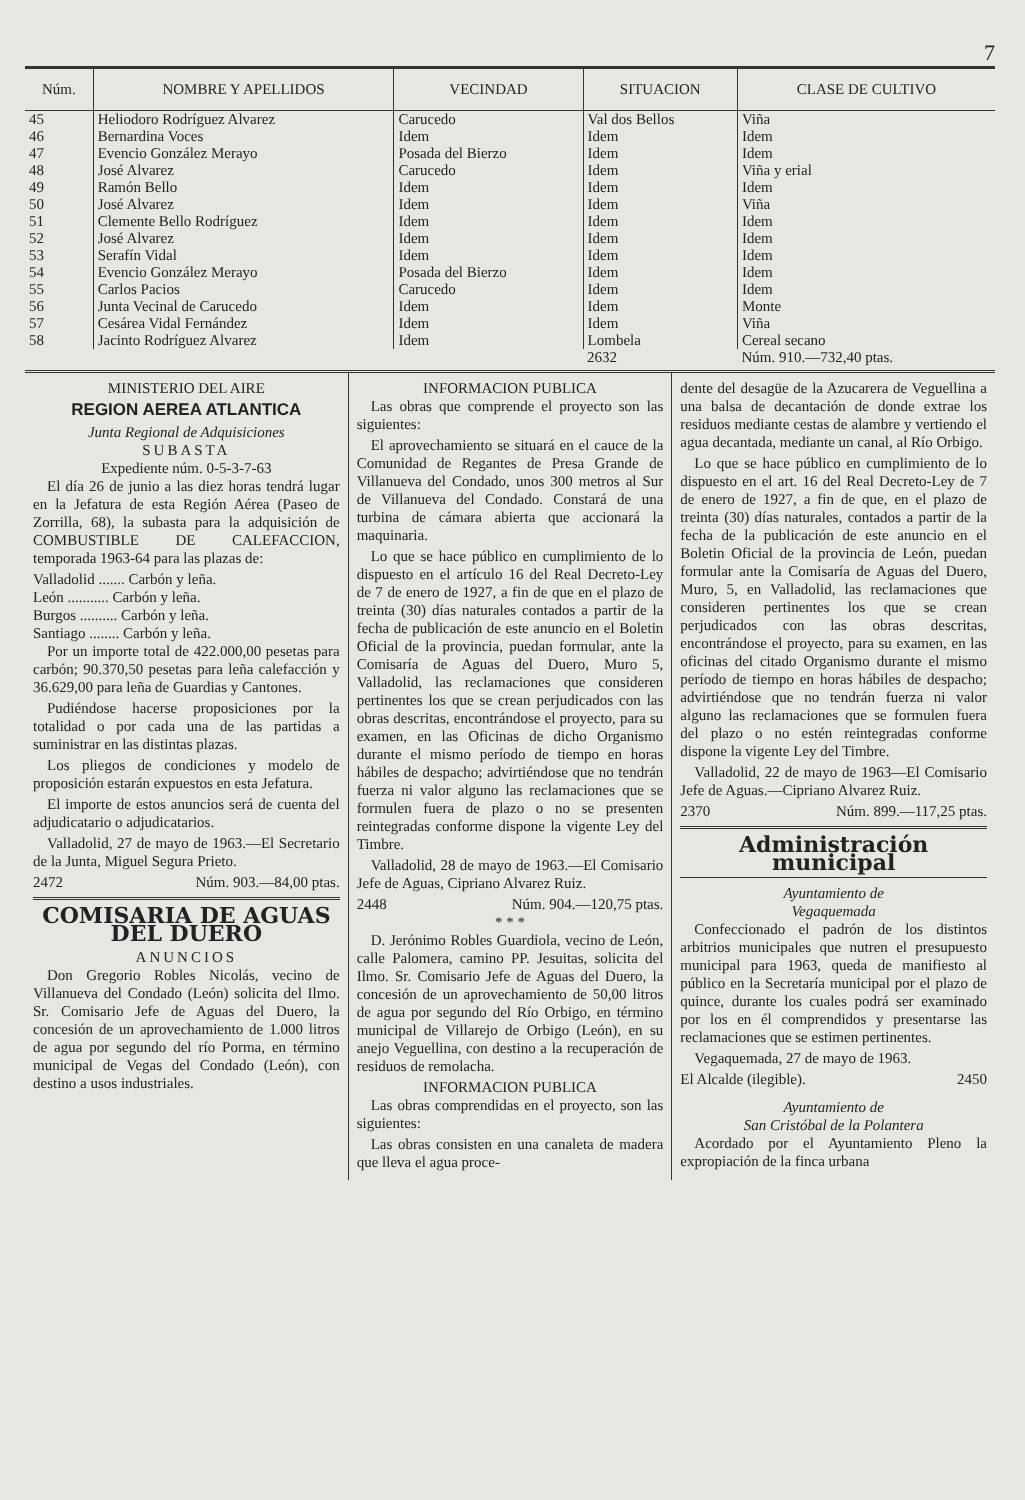7
| Núm. | NOMBRE Y APELLIDOS | VECINDAD | SITUACION | CLASE DE CULTIVO |
| --- | --- | --- | --- | --- |
| 45 | Heliodoro Rodríguez Alvarez | Carucedo | Val dos Bellos | Viña |
| 46 | Bernardina Voces | Idem | Idem | Idem |
| 47 | Evencio González Merayo | Posada del Bierzo | Idem | Idem |
| 48 | José Alvarez | Carucedo | Idem | Viña y erial |
| 49 | Ramón Bello | Idem | Idem | Idem |
| 50 | José Alvarez | Idem | Idem | Viña |
| 51 | Clemente Bello Rodríguez | Idem | Idem | Idem |
| 52 | José Alvarez | Idem | Idem | Idem |
| 53 | Serafín Vidal | Idem | Idem | Idem |
| 54 | Evencio González Merayo | Posada del Bierzo | Idem | Idem |
| 55 | Carlos Pacios | Carucedo | Idem | Idem |
| 56 | Junta Vecinal de Carucedo | Idem | Idem | Monte |
| 57 | Cesárea Vidal Fernández | Idem | Idem | Viña |
| 58 | Jacinto Rodríguez Alvarez | Idem | Lombela | Cereal secano |
| | | | 2632 | Núm. 910.—732,40 ptas. |
MINISTERIO DEL AIRE
REGION AEREA ATLANTICA
Junta Regional de Adquisiciones
SUBASTA
Expediente núm. 0-5-3-7-63
El día 26 de junio a las diez horas tendrá lugar en la Jefatura de esta Región Aérea (Paseo de Zorrilla, 68), la subasta para la adquisición de COMBUSTIBLE DE CALEFACCION, temporada 1963-64 para las plazas de:
Valladolid ....... Carbón y leña.
León ........... Carbón y leña.
Burgos .......... Carbón y leña.
Santiago ........ Carbón y leña.
Por un importe total de 422.000,00 pesetas para carbón; 90.370,50 pesetas para leña calefacción y 36.629,00 para leña de Guardias y Cantones.
Pudiéndose hacerse proposiciones por la totalidad o por cada una de las partidas a suministrar en las distintas plazas.
Los pliegos de condiciones y modelo de proposición estarán expuestos en esta Jefatura.
El importe de estos anuncios será de cuenta del adjudicatario o adjudicatarios.
Valladolid, 27 de mayo de 1963.—El Secretario de la Junta, Miguel Segura Prieto.
2472 Núm. 903.—84,00 ptas.
COMISARIA DE AGUAS DEL DUERO
ANUNCIOS
Don Gregorio Robles Nicolás, vecino de Villanueva del Condado (León) solicita del Ilmo. Sr. Comisario Jefe de Aguas del Duero, la concesión de un aprovechamiento de 1.000 litros de agua por segundo del río Porma, en término municipal de Vegas del Condado (León), con destino a usos industriales.
INFORMACION PUBLICA
Las obras que comprende el proyecto son las siguientes:
El aprovechamiento se situará en el cauce de la Comunidad de Regantes de Presa Grande de Villanueva del Condado, unos 300 metros al Sur de Villanueva del Condado. Constará de una turbina de cámara abierta que accionará la maquinaria.
Lo que se hace público en cumplimiento de lo dispuesto en el artículo 16 del Real Decreto-Ley de 7 de enero de 1927, a fin de que en el plazo de treinta (30) días naturales contados a partir de la fecha de publicación de este anuncio en el Boletin Oficial de la provincia, puedan formular, ante la Comisaría de Aguas del Duero, Muro 5, Valladolid, las reclamaciones que consideren pertinentes los que se crean perjudicados con las obras descritas, encontrándose el proyecto, para su examen, en las Oficinas de dicho Organismo durante el mismo período de tiempo en horas hábiles de despacho; advirtiéndose que no tendrán fuerza ni valor alguno las reclamaciones que se formulen fuera de plazo o no se presenten reintegradas conforme dispone la vigente Ley del Timbre.
Valladolid, 28 de mayo de 1963.—El Comisario Jefe de Aguas, Cipriano Alvarez Ruiz.
2448 Núm. 904.—120,75 ptas.
* * *
D. Jerónimo Robles Guardiola, vecino de León, calle Palomera, camino PP. Jesuitas, solicita del Ilmo. Sr. Comisario Jefe de Aguas del Duero, la concesión de un aprovechamiento de 50,00 litros de agua por segundo del Río Orbigo, en término municipal de Villarejo de Orbigo (León), en su anejo Veguellina, con destino a la recuperación de residuos de remolacha.
INFORMACION PUBLICA
Las obras comprendidas en el proyecto, son las siguientes:
Las obras consisten en una canaleta de madera que lleva el agua proce-
dente del desagüe de la Azucarera de Veguellina a una balsa de decantación de donde extrae los residuos mediante cestas de alambre y vertiendo el agua decantada, mediante un canal, al Río Orbigo.
Lo que se hace público en cumplimiento de lo dispuesto en el art. 16 del Real Decreto-Ley de 7 de enero de 1927, a fin de que, en el plazo de treinta (30) días naturales, contados a partir de la fecha de la publicación de este anuncio en el Boletin Oficial de la provincia de León, puedan formular ante la Comisaría de Aguas del Duero, Muro, 5, en Valladolid, las reclamaciones que consideren pertinentes los que se crean perjudicados con las obras descritas, encontrándose el proyecto, para su examen, en las oficinas del citado Organismo durante el mismo período de tiempo en horas hábiles de despacho; advirtiéndose que no tendrán fuerza ni valor alguno las reclamaciones que se formulen fuera del plazo o no estén reintegradas conforme dispone la vigente Ley del Timbre.
Valladolid, 22 de mayo de 1963—El Comisario Jefe de Aguas.—Cipriano Alvarez Ruiz.
2370 Núm. 899.—117,25 ptas.
Administración municipal
Ayuntamiento de
Vegaquemada
Confeccionado el padrón de los distintos arbitrios municipales que nutren el presupuesto municipal para 1963, queda de manifiesto al público en la Secretaría municipal por el plazo de quince, durante los cuales podrá ser examinado por los en él comprendidos y presentarse las reclamaciones que se estimen pertinentes.
Vegaquemada, 27 de mayo de 1963.
El Alcalde (ilegible). 2450
Ayuntamiento de
San Cristóbal de la Polantera
Acordado por el Ayuntamiento Pleno la expropiación de la finca urbana